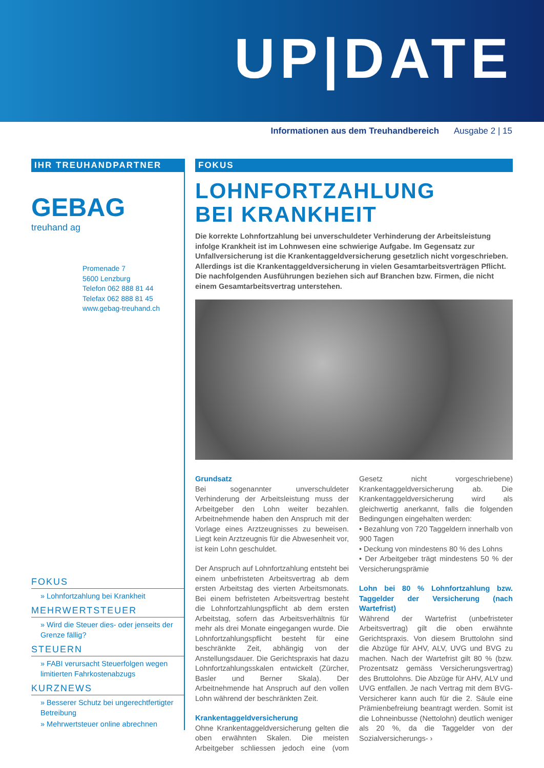UP|DATE
Informationen aus dem Treuhandbereich Ausgabe 2 | 15
IHR TREUHANDPARTNER
GEBAG
treuhand ag
Promenade 7
5600 Lenzburg
Telefon 062 888 81 44
Telefax 062 888 81 45
www.gebag-treuhand.ch
FOKUS
» Lohnfortzahlung bei Krankheit
MEHRWERTSTEUER
» Wird die Steuer dies- oder jenseits der Grenze fällig?
STEUERN
» FABI verursacht Steuerfolgen wegen limitierten Fahrkostenabzugs
KURZNEWS
» Besserer Schutz bei ungerechtfertigter Betreibung
» Mehrwertsteuer online abrechnen
FOKUS
LOHNFORTZAHLUNG
BEI KRANKHEIT
Die korrekte Lohnfortzahlung bei unverschuldeter Verhinderung der Arbeitsleistung infolge Krankheit ist im Lohnwesen eine schwierige Aufgabe. Im Gegensatz zur Unfallversicherung ist die Krankentaggeldversicherung gesetzlich nicht vorgeschrieben. Allerdings ist die Krankentaggeldversicherung in vielen Gesamtarbeitsverträgen Pflicht. Die nachfolgenden Ausführungen beziehen sich auf Branchen bzw. Firmen, die nicht einem Gesamtarbeitsvertrag unterstehen.
Grundsatz
Bei sogenannter unverschuldeter Verhinderung der Arbeitsleistung muss der Arbeitgeber den Lohn weiter bezahlen. Arbeitnehmende haben den Anspruch mit der Vorlage eines Arztzeugnisses zu beweisen. Liegt kein Arztzeugnis für die Abwesenheit vor, ist kein Lohn geschuldet.
Der Anspruch auf Lohnfortzahlung entsteht bei einem unbefristeten Arbeitsvertrag ab dem ersten Arbeitstag des vierten Arbeitsmonats. Bei einem befristeten Arbeitsvertrag besteht die Lohnfortzahlungspflicht ab dem ersten Arbeitstag, sofern das Arbeitsverhältnis für mehr als drei Monate eingegangen wurde. Die Lohnfortzahlungspflicht besteht für eine beschränkte Zeit, abhängig von der Anstellungsdauer. Die Gerichtspraxis hat dazu Lohnfortzahlungsskalen entwickelt (Zürcher, Basler und Berner Skala). Der Arbeitnehmende hat Anspruch auf den vollen Lohn während der beschränkten Zeit.
Krankentaggeldversicherung
Ohne Krankentaggeldversicherung gelten die oben erwähnten Skalen. Die meisten Arbeitgeber schliessen jedoch eine (vom Gesetz nicht vorgeschriebene) Krankentaggeldversicherung ab. Die Krankentaggeldversicherung wird als gleichwertig anerkannt, falls die folgenden Bedingungen eingehalten werden:
• Bezahlung von 720 Taggeldern innerhalb von 900 Tagen
• Deckung von mindestens 80 % des Lohns
• Der Arbeitgeber trägt mindestens 50 % der Versicherungsprämie
Lohn bei 80 % Lohnfortzahlung bzw. Taggelder der Versicherung (nach Wartefrist)
Während der Wartefrist (unbefristeter Arbeitsvertrag) gilt die oben erwähnte Gerichtspraxis. Von diesem Bruttolohn sind die Abzüge für AHV, ALV, UVG und BVG zu machen. Nach der Wartefrist gilt 80 % (bzw. Prozentsatz gemäss Versicherungsvertrag) des Bruttolohns. Die Abzüge für AHV, ALV und UVG entfallen. Je nach Vertrag mit dem BVG-Versicherer kann auch für die 2. Säule eine Prämienbefreiung beantragt werden. Somit ist die Lohneinbusse (Nettolohn) deutlich weniger als 20 %, da die Taggelder von der Sozialversicherungs- ›